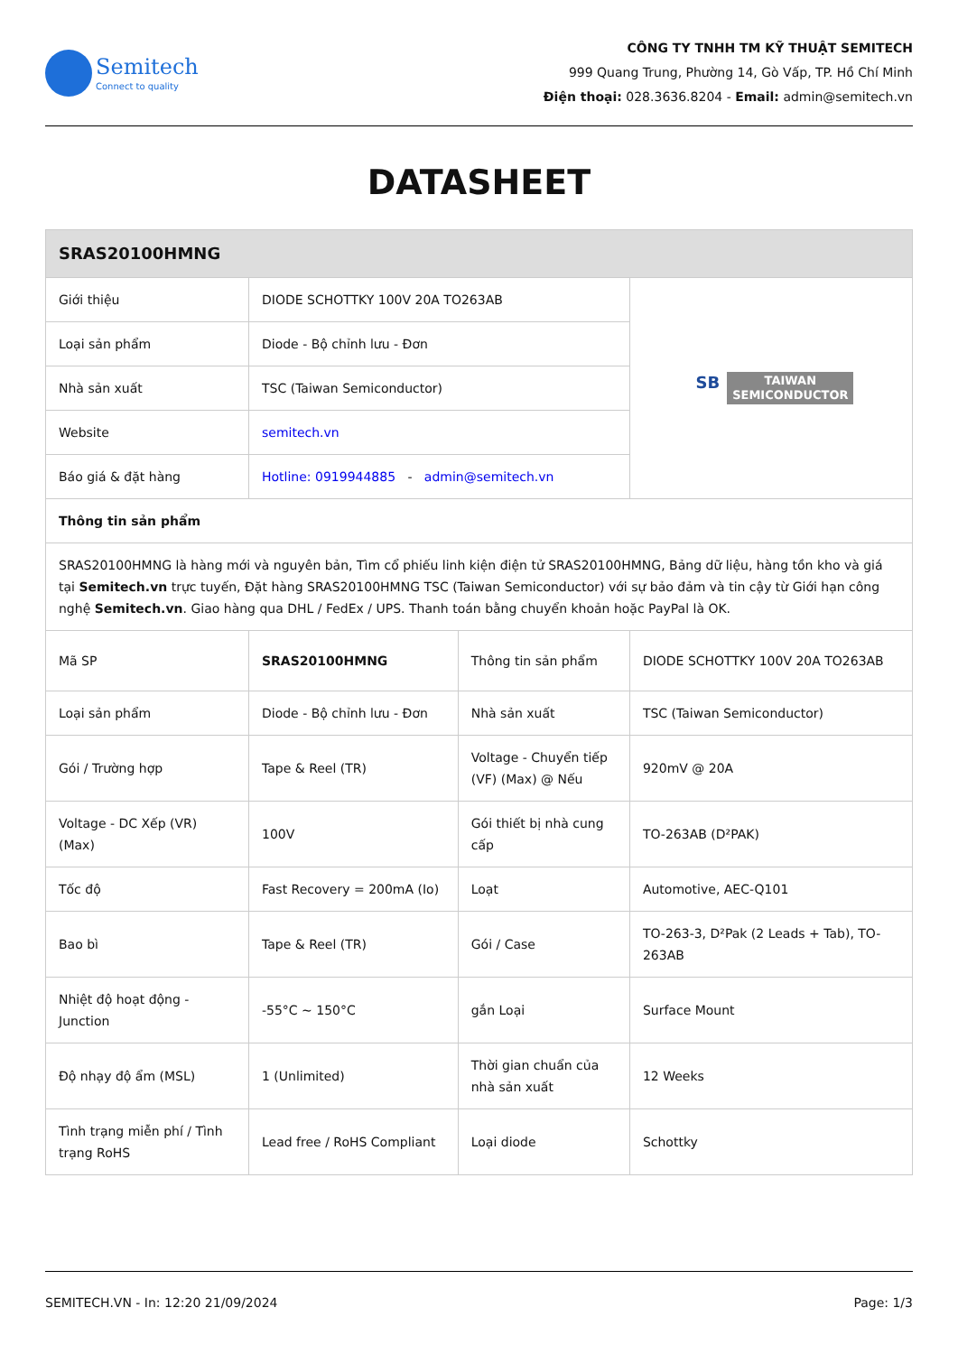Semitech
Connect to quality
CÔNG TY TNHH TM KỸ THUẬT SEMITECH
999 Quang Trung, Phường 14, Gò Vấp, TP. Hồ Chí Minh
Điện thoại: 028.3636.8204 - Email: admin@semitech.vn
DATASHEET
| SRAS20100HMNG | | | |
| --- | --- | --- | --- |
| Giới thiệu | DIODE SCHOTTKY 100V 20A TO263AB | | SB TAIWAN SEMICONDUCTOR |
| Loại sản phẩm | Diode - Bộ chỉnh lưu - Đơn | | |
| Nhà sản xuất | TSC (Taiwan Semiconductor) | | |
| Website | semitech.vn | | |
| Báo giá & đặt hàng | Hotline: 0919944885 - admin@semitech.vn | | |
| Thông tin sản phẩm | | | |
| SRAS20100HMNG là hàng mới và nguyên bản, Tìm cổ phiếu linh kiện điện tử SRAS20100HMNG, Bảng dữ liệu, hàng tồn kho và giá tại Semitech.vn trực tuyến, Đặt hàng SRAS20100HMNG TSC (Taiwan Semiconductor) với sự bảo đảm và tin cậy từ Giới hạn công nghệ Semitech.vn . Giao hàng qua DHL / FedEx / UPS. Thanh toán bằng chuyển khoản hoặc PayPal là OK. | | | |
| Mã SP | SRAS20100HMNG | Thông tin sản phẩm | DIODE SCHOTTKY 100V 20A TO263AB |
| Loại sản phẩm | Diode - Bộ chỉnh lưu - Đơn | Nhà sản xuất | TSC (Taiwan Semiconductor) |
| Gói / Trường hợp | Tape & Reel (TR) | Voltage - Chuyển tiếp (VF) (Max) @ Nếu | 920mV @ 20A |
| Voltage - DC Xếp (VR) (Max) | 100V | Gói thiết bị nhà cung cấp | TO-263AB (D²PAK) |
| Tốc độ | Fast Recovery = 200mA (Io) | Loạt | Automotive, AEC-Q101 |
| Bao bì | Tape & Reel (TR) | Gói / Case | TO-263-3, D²Pak (2 Leads + Tab), TO-263AB |
| Nhiệt độ hoạt động - Junction | -55°C ~ 150°C | gắn Loại | Surface Mount |
| Độ nhạy độ ẩm (MSL) | 1 (Unlimited) | Thời gian chuẩn của nhà sản xuất | 12 Weeks |
| Tình trạng miễn phí / Tình trạng RoHS | Lead free / RoHS Compliant | Loại diode | Schottky |
SEMITECH.VN - In: 12:20 21/09/2024 Page: 1/3